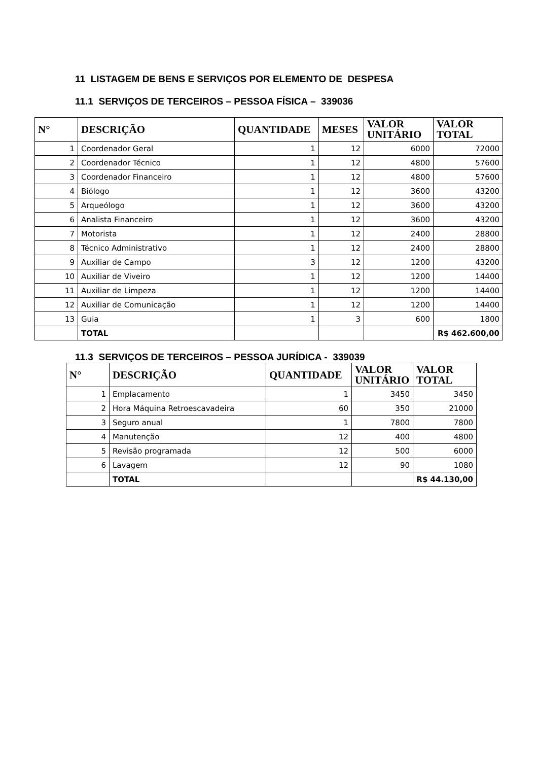11 LISTAGEM DE BENS E SERVIÇOS POR ELEMENTO DE DESPESA
11.1 SERVIÇOS DE TERCEIROS – PESSOA FÍSICA – 339036
| N° | DESCRIÇÃO | QUANTIDADE | MESES | VALOR UNITÁRIO | VALOR TOTAL |
| --- | --- | --- | --- | --- | --- |
| 1 | Coordenador Geral | 1 | 12 | 6000 | 72000 |
| 2 | Coordenador Técnico | 1 | 12 | 4800 | 57600 |
| 3 | Coordenador Financeiro | 1 | 12 | 4800 | 57600 |
| 4 | Biólogo | 1 | 12 | 3600 | 43200 |
| 5 | Arqueólogo | 1 | 12 | 3600 | 43200 |
| 6 | Analista Financeiro | 1 | 12 | 3600 | 43200 |
| 7 | Motorista | 1 | 12 | 2400 | 28800 |
| 8 | Técnico Administrativo | 1 | 12 | 2400 | 28800 |
| 9 | Auxiliar de Campo | 3 | 12 | 1200 | 43200 |
| 10 | Auxiliar de Viveiro | 1 | 12 | 1200 | 14400 |
| 11 | Auxiliar de Limpeza | 1 | 12 | 1200 | 14400 |
| 12 | Auxiliar de Comunicação | 1 | 12 | 1200 | 14400 |
| 13 | Guia | 1 | 3 | 600 | 1800 |
| | TOTAL | | | | R$ 462.600,00 |
11.3 SERVIÇOS DE TERCEIROS – PESSOA JURÍDICA - 339039
| N° | DESCRIÇÃO | QUANTIDADE | VALOR UNITÁRIO | VALOR TOTAL |
| --- | --- | --- | --- | --- |
| 1 | Emplacamento | 1 | 3450 | 3450 |
| 2 | Hora Máquina Retroescavadeira | 60 | 350 | 21000 |
| 3 | Seguro anual | 1 | 7800 | 7800 |
| 4 | Manutenção | 12 | 400 | 4800 |
| 5 | Revisão programada | 12 | 500 | 6000 |
| 6 | Lavagem | 12 | 90 | 1080 |
| | TOTAL | | | R$ 44.130,00 |